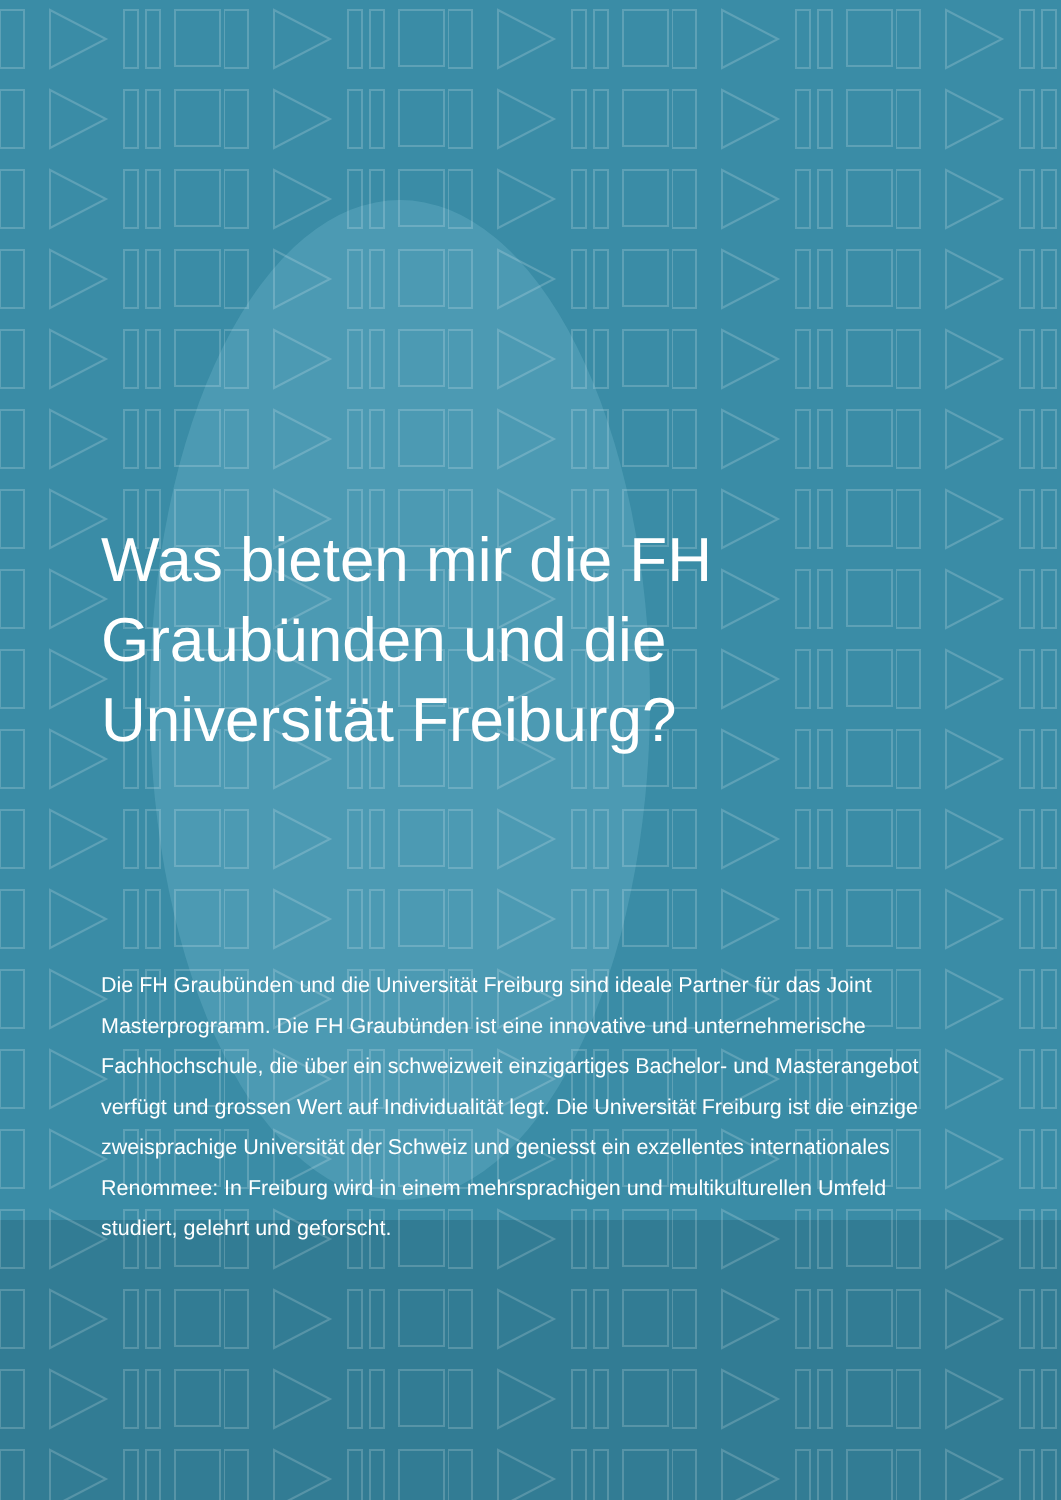Was bieten mir die FH Graubünden und die Universität Freiburg?
Die FH Graubünden und die Universität Freiburg sind ideale Partner für das Joint Masterprogramm. Die FH Graubünden ist eine innovative und unter­nehmerische Fachhochschule, die über ein schweizweit einzigartiges Bachelor- und Masterangebot verfügt und grossen Wert auf Individualität legt. Die Universität Freiburg ist die einzige zweisprachige Universität der Schweiz und geniesst ein exzellentes internationales Renommee: In Freiburg wird in einem mehrsprachigen und multikulturellen Umfeld studiert, gelehrt und geforscht.